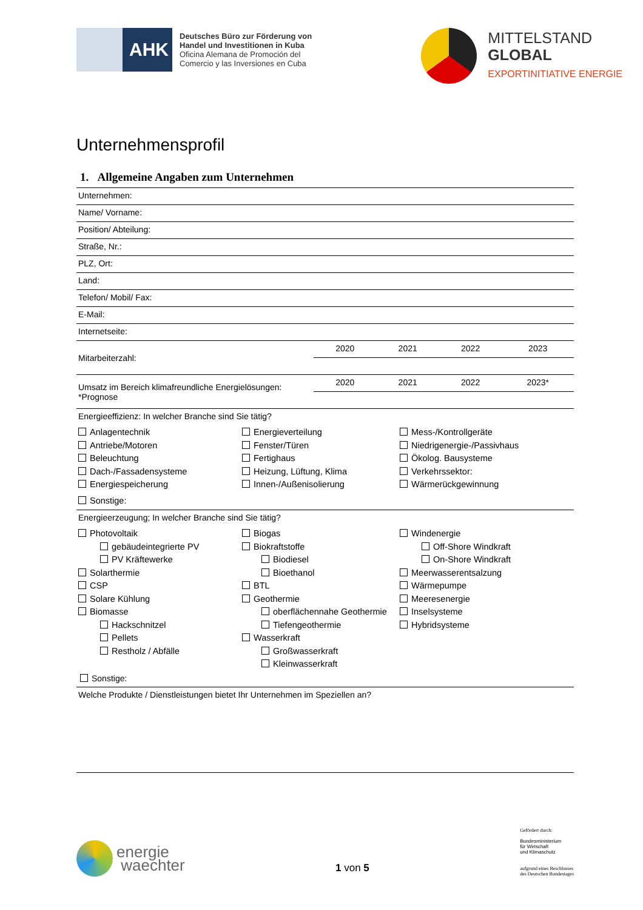AHK
Deutsches Büro zur Förderung von
Handel und Investitionen in Kuba
Oficina Alemana de Promoción del
Comercio y las Inversiones en Cuba
MITTELSTAND
GLOBAL
EXPORTINITIATIVE ENERGIE
Unternehmensprofil
1. Allgemeine Angaben zum Unternehmen
| Unternehmen: | | | | |
| Name/ Vorname: | | | | |
| Position/ Abteilung: | | | | |
| Straße, Nr.: | | | | |
| PLZ, Ort: | | | | |
| Land: | | | | |
| Telefon/ Mobil/ Fax: | | | | |
| E-Mail: | | | | |
| Internetseite: | | | | |
| Mitarbeiterzahl: | 2020 | 2021 | 2022 | 2023 |
| Umsatz im Bereich klimafreundliche Energielösungen: *Prognose | 2020 | 2021 | 2022 | 2023* |
Energieeffizienz: In welcher Branche sind Sie tätig?
Anlagentechnik
Antriebe/Motoren
Beleuchtung
Dach-/Fassadensysteme
Energiespeicherung
Sonstige:
Energieverteilung
Fenster/Türen
Fertighaus
Heizung, Lüftung, Klima
Innen-/Außenisolierung
Mess-/Kontrollgeräte
Niedrigenergie-/Passivhaus
Ökolog. Bausysteme
Verkehrssektor:
Wärmerückgewinnung
Energieerzeugung; In welcher Branche sind Sie tätig?
Photovoltaik
gebäudeintegrierte PV
PV Kräftewerke
Solarthermie
CSP
Solare Kühlung
Biomasse
Hackschnitzel
Pellets
Restholz / Abfälle
Biogas
Biokraftstoffe
Biodiesel
Bioethanol
BTL
Geothermie
oberflächennahe Geothermie
Tiefengeothermie
Wasserkraft
Großwasserkraft
Kleinwasserkraft
Windenergie
Off-Shore Windkraft
On-Shore Windkraft
Meerwasserentsalzung
Wärmepumpe
Meeresenergie
Inselsysteme
Hybridsysteme
Sonstige:
Welche Produkte / Dienstleistungen bietet Ihr Unternehmen im Speziellen an?
energie
waechter
1 von 5
Gefördert durch:
Bundesministerium
für Wirtschaft
und Klimaschutz
aufgrund eines Beschlusses
des Deutschen Bundestages